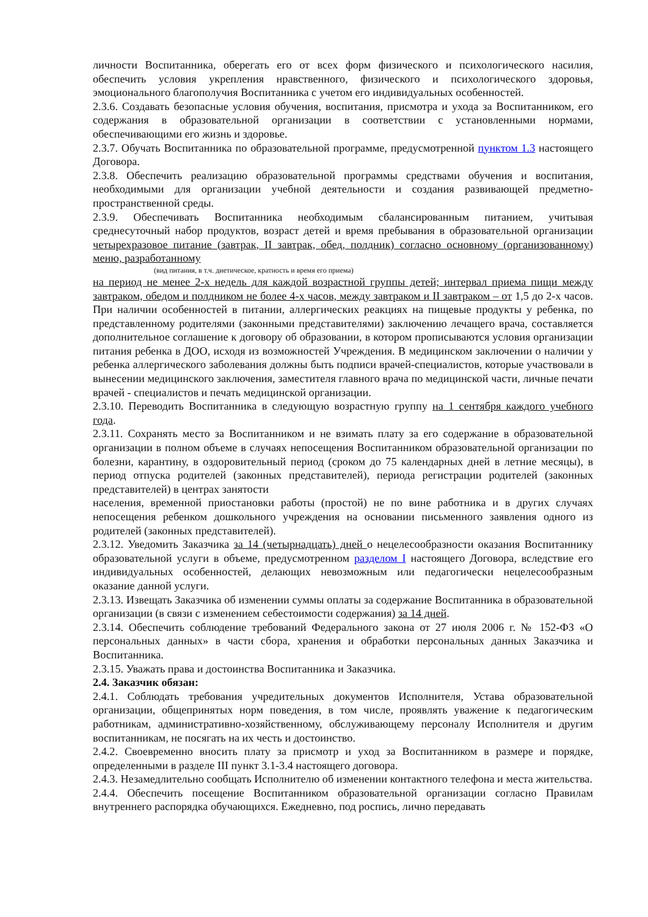личности Воспитанника, оберегать его от всех форм физического и психологического насилия, обеспечить условия укрепления нравственного, физического и психологического здоровья, эмоционального благополучия Воспитанника с учетом его индивидуальных особенностей.
2.3.6. Создавать безопасные условия обучения, воспитания, присмотра и ухода за Воспитанником, его содержания в образовательной организации в соответствии с установленными нормами, обеспечивающими его жизнь и здоровье.
2.3.7. Обучать Воспитанника по образовательной программе, предусмотренной пунктом 1.3 настоящего Договора.
2.3.8. Обеспечить реализацию образовательной программы средствами обучения и воспитания, необходимыми для организации учебной деятельности и создания развивающей предметно-пространственной среды.
2.3.9. Обеспечивать Воспитанника необходимым сбалансированным питанием, учитывая среднесуточный набор продуктов, возраст детей и время пребывания в образовательной организации четырехразовое питание (завтрак, II завтрак, обед, полдник) согласно основному (организованному) меню, разработанному
(вид питания, в т.ч. диетическое, кратность и время его приема)
на период не менее 2-х недель для каждой возрастной группы детей; интервал приема пищи между завтраком, обедом и полдником не более 4-х часов, между завтраком и II завтраком – от 1,5 до 2-х часов. При наличии особенностей в питании, аллергических реакциях на пищевые продукты у ребенка, по представленному родителями (законными представителями) заключению лечащего врача, составляется дополнительное соглашение к договору об образовании, в котором прописываются условия организации питания ребенка в ДОО, исходя из возможностей Учреждения. В медицинском заключении о наличии у ребенка аллергического заболевания должны быть подписи врачей-специалистов, которые участвовали в вынесении медицинского заключения, заместителя главного врача по медицинской части, личные печати врачей - специалистов и печать медицинской организации.
2.3.10. Переводить Воспитанника в следующую возрастную группу на 1 сентября каждого учебного года.
2.3.11. Сохранять место за Воспитанником и не взимать плату за его содержание в образовательной организации в полном объеме в случаях непосещения Воспитанником образовательной организации по болезни, карантину, в оздоровительный период (сроком до 75 календарных дней в летние месяцы), в период отпуска родителей (законных представителей), периода регистрации родителей (законных представителей) в центрах занятости
населения, временной приостановки работы (простой) не по вине работника и в других случаях непосещения ребенком дошкольного учреждения на основании письменного заявления одного из родителей (законных представителей).
2.3.12. Уведомить Заказчика за 14 (четырнадцать) дней о нецелесообразности оказания Воспитаннику образовательной услуги в объеме, предусмотренном разделом I настоящего Договора, вследствие его индивидуальных особенностей, делающих невозможным или педагогически нецелесообразным оказание данной услуги.
2.3.13. Извещать Заказчика об изменении суммы оплаты за содержание Воспитанника в образовательной организации (в связи с изменением себестоимости содержания) за 14 дней.
2.3.14. Обеспечить соблюдение требований Федерального закона от 27 июля 2006 г. № 152-ФЗ «О персональных данных» в части сбора, хранения и обработки персональных данных Заказчика и Воспитанника.
2.3.15. Уважать права и достоинства Воспитанника и Заказчика.
2.4. Заказчик обязан:
2.4.1. Соблюдать требования учредительных документов Исполнителя, Устава образовательной организации, общепринятых норм поведения, в том числе, проявлять уважение к педагогическим работникам, административно-хозяйственному, обслуживающему персоналу Исполнителя и другим воспитанникам, не посягать на их честь и достоинство.
2.4.2. Своевременно вносить плату за присмотр и уход за Воспитанником в размере и порядке, определенными в разделе III пункт 3.1-3.4 настоящего договора.
2.4.3. Незамедлительно сообщать Исполнителю об изменении контактного телефона и места жительства.
2.4.4. Обеспечить посещение Воспитанником образовательной организации согласно Правилам внутреннего распорядка обучающихся. Ежедневно, под роспись, лично передавать